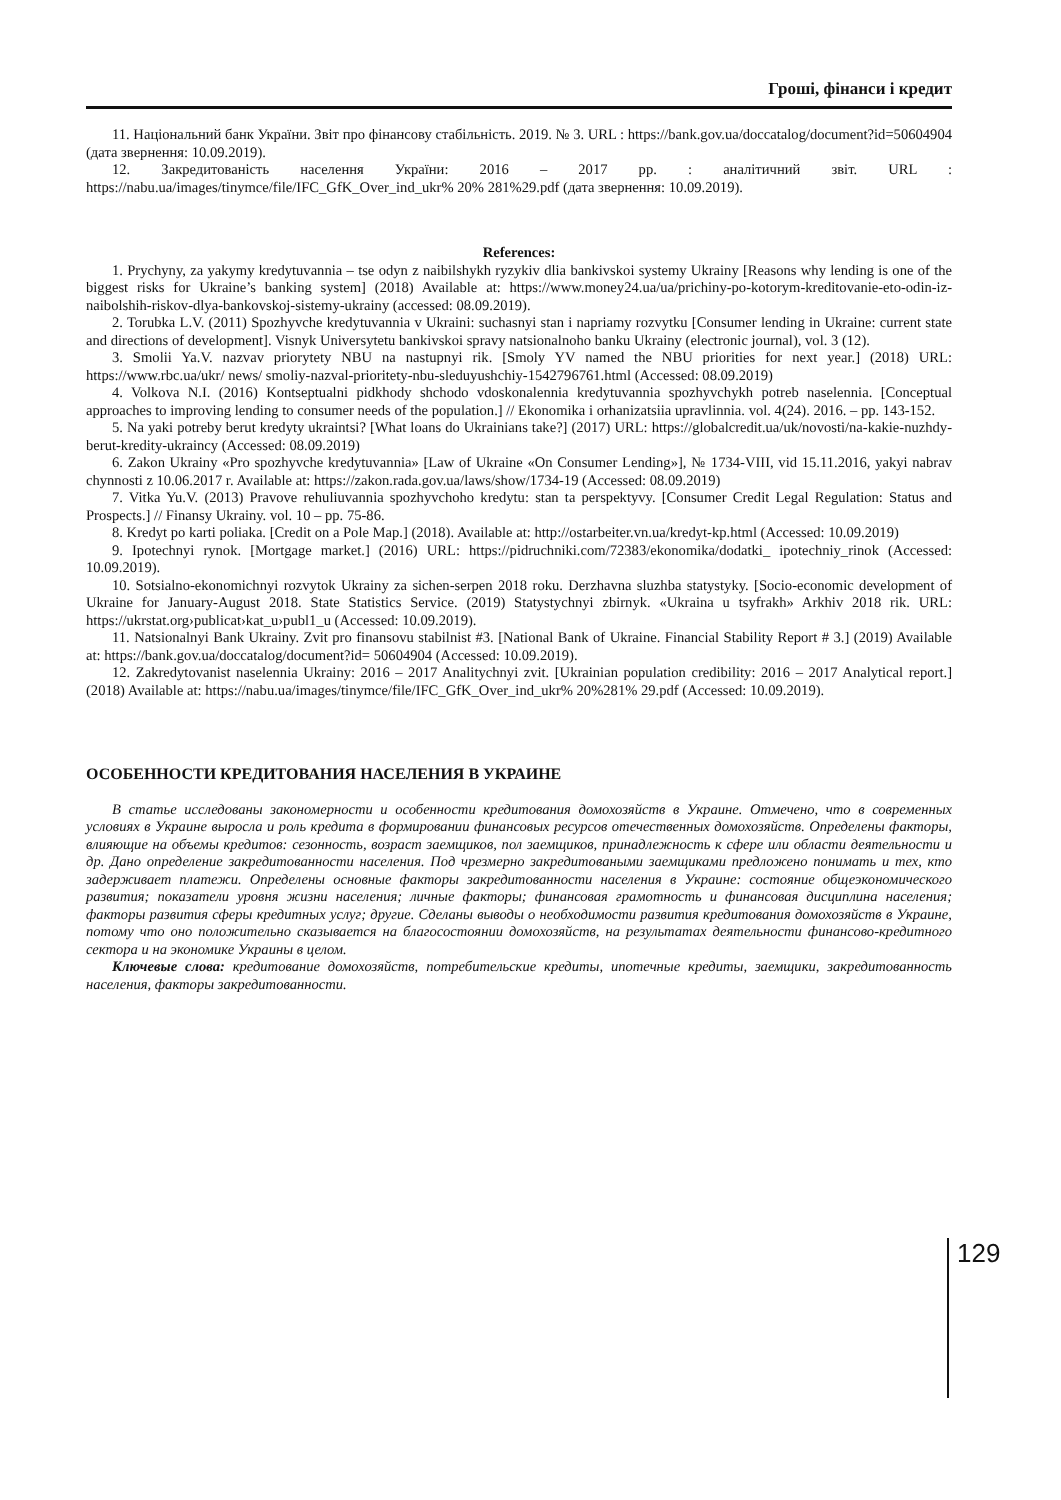Гроші, фінанси і кредит
11. Національний банк України. Звіт про фінансову стабільність. 2019. № 3. URL : https://bank.gov.ua/doccatalog/document?id=50604904 (дата звернення: 10.09.2019).
12. Закредитованість населення України: 2016 – 2017 рр. : аналітичний звіт. URL : https://nabu.ua/images/tinymce/file/IFC_GfK_Over_ind_ukr% 20% 281%29.pdf (дата звернення: 10.09.2019).
References:
1. Prychyny, za yakymy kredytuvannia – tse odyn z naibilshykh ryzykiv dlia bankivskoi systemy Ukrainy [Reasons why lending is one of the biggest risks for Ukraine’s banking system] (2018) Available at: https://www.money24.ua/ua/prichiny-po-kotorym-kreditovanie-eto-odin-iz-naibolshih-riskov-dlya-bankovskoj-sistemy-ukrainy (accessed: 08.09.2019).
2. Torubka L.V. (2011) Spozhyvche kredytuvannia v Ukraini: suchasnyi stan i napriamy rozvytku [Consumer lending in Ukraine: current state and directions of development]. Visnyk Universytetu bankivskoi spravy natsionalnoho banku Ukrainy (electronic journal), vol. 3 (12).
3. Smolii Ya.V. nazvav priorytety NBU na nastupnyi rik. [Smoly YV named the NBU priorities for next year.] (2018) URL: https://www.rbc.ua/ukr/ news/ smoliy-nazval-prioritety-nbu-sleduyushchiy-1542796761.html (Accessed: 08.09.2019)
4. Volkova N.I. (2016) Kontseptualni pidkhody shchodo vdoskonalennia kredytuvannia spozhyvchykh potreb naselennia. [Conceptual approaches to improving lending to consumer needs of the population.] // Ekonomika i orhanizatsiia upravlinnia. vol. 4(24). 2016. – pp. 143-152.
5. Na yaki potreby berut kredyty ukraintsi? [What loans do Ukrainians take?] (2017) URL: https://globalcredit.ua/uk/novosti/na-kakie-nuzhdy-berut-kredity-ukraincy (Accessed: 08.09.2019)
6. Zakon Ukrainy «Pro spozhyvche kredytuvannia» [Law of Ukraine «On Consumer Lending»], № 1734-VIII, vid 15.11.2016, yakyi nabrav chynnosti z 10.06.2017 r. Available at: https://zakon.rada.gov.ua/laws/show/1734-19 (Accessed: 08.09.2019)
7. Vitka Yu.V. (2013) Pravove rehuliuvannia spozhyvchoho kredytu: stan ta perspektyvy. [Consumer Credit Legal Regulation: Status and Prospects.] // Finansy Ukrainy. vol. 10 – pp. 75-86.
8. Kredyt po karti poliaka. [Credit on a Pole Map.] (2018). Available at: http://ostarbeiter.vn.ua/kredyt-kp.html (Accessed: 10.09.2019)
9. Ipotechnyi rynok. [Mortgage market.] (2016) URL: https://pidruchniki.com/72383/ekonomika/dodatki_ ipotechniy_rinok (Accessed: 10.09.2019).
10. Sotsialno-ekonomichnyi rozvytok Ukrainy za sichen-serpen 2018 roku. Derzhavna sluzhba statystyky. [Socio-economic development of Ukraine for January-August 2018. State Statistics Service. (2019) Statystychnyi zbirnyk. «Ukraina u tsyfrakh» Arkhiv 2018 rik. URL: https://ukrstat.org›publicat›kat_u›publ1_u (Accessed: 10.09.2019).
11. Natsionalnyi Bank Ukrainy. Zvit pro finansovu stabilnist #3. [National Bank of Ukraine. Financial Stability Report # 3.] (2019) Available at: https://bank.gov.ua/doccatalog/document?id= 50604904 (Accessed: 10.09.2019).
12. Zakredytovanist naselennia Ukrainy: 2016 – 2017 Analitychnyi zvit. [Ukrainian population credibility: 2016 – 2017 Analytical report.] (2018) Available at: https://nabu.ua/images/tinymce/file/IFC_GfK_Over_ind_ukr% 20%281% 29.pdf (Accessed: 10.09.2019).
ОСОБЕННОСТИ КРЕДИТОВАНИЯ НАСЕЛЕНИЯ В УКРАИНЕ
В статье исследованы закономерности и особенности кредитования домохозяйств в Украине. Отмечено, что в современных условиях в Украине выросла и роль кредита в формировании финансовых ресурсов отечественных домохозяйств. Определены факторы, влияющие на объемы кредитов: сезонность, возраст заемщиков, пол заемщиков, принадлежность к сфере или области деятельности и др. Дано определение закредитованности населения. Под чрезмерно закредитоваными заемщиками предложено понимать и тех, кто задерживает платежи. Определены основные факторы закредитованности населения в Украине: состояние общеэкономического развития; показатели уровня жизни населения; личные факторы; финансовая грамотность и финансовая дисциплина населения; факторы развития сферы кредитных услуг; другие. Сделаны выводы о необходимости развития кредитования домохозяйств в Украине, потому что оно положительно сказывается на благосостоянии домохозяйств, на результатах деятельности финансово-кредитного сектора и на экономике Украины в целом.
Ключевые слова: кредитование домохозяйств, потребительские кредиты, ипотечные кредиты, заемщики, закредитованность населения, факторы закредитованности.
129